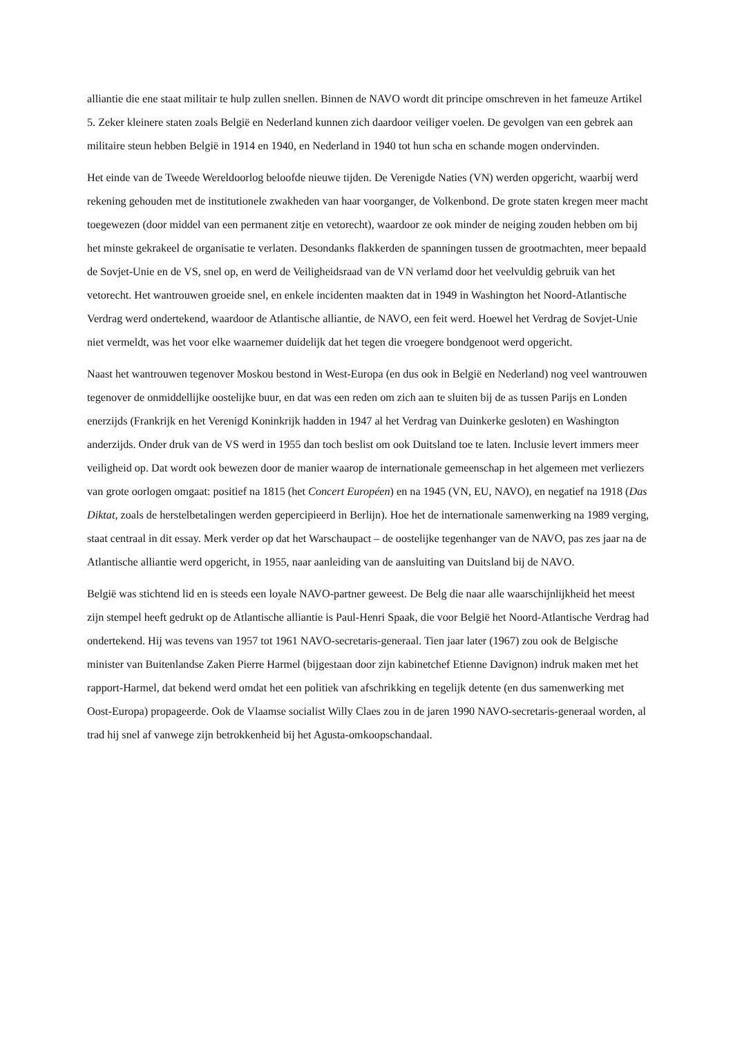alliantie die ene staat militair te hulp zullen snellen. Binnen de NAVO wordt dit principe omschreven in het fameuze Artikel 5. Zeker kleinere staten zoals België en Nederland kunnen zich daardoor veiliger voelen. De gevolgen van een gebrek aan militaire steun hebben België in 1914 en 1940, en Nederland in 1940 tot hun scha en schande mogen ondervinden.
Het einde van de Tweede Wereldoorlog beloofde nieuwe tijden. De Verenigde Naties (VN) werden opgericht, waarbij werd rekening gehouden met de institutionele zwakheden van haar voorganger, de Volkenbond. De grote staten kregen meer macht toegewezen (door middel van een permanent zitje en vetorecht), waardoor ze ook minder de neiging zouden hebben om bij het minste gekrakeel de organisatie te verlaten. Desondanks flakkerden de spanningen tussen de grootmachten, meer bepaald de Sovjet-Unie en de VS, snel op, en werd de Veiligheidsraad van de VN verlamd door het veelvuldig gebruik van het vetorecht. Het wantrouwen groeide snel, en enkele incidenten maakten dat in 1949 in Washington het Noord-Atlantische Verdrag werd ondertekend, waardoor de Atlantische alliantie, de NAVO, een feit werd. Hoewel het Verdrag de Sovjet-Unie niet vermeldt, was het voor elke waarnemer duidelijk dat het tegen die vroegere bondgenoot werd opgericht.
Naast het wantrouwen tegenover Moskou bestond in West-Europa (en dus ook in België en Nederland) nog veel wantrouwen tegenover de onmiddellijke oostelijke buur, en dat was een reden om zich aan te sluiten bij de as tussen Parijs en Londen enerzijds (Frankrijk en het Verenigd Koninkrijk hadden in 1947 al het Verdrag van Duinkerke gesloten) en Washington anderzijds. Onder druk van de VS werd in 1955 dan toch beslist om ook Duitsland toe te laten. Inclusie levert immers meer veiligheid op. Dat wordt ook bewezen door de manier waarop de internationale gemeenschap in het algemeen met verliezers van grote oorlogen omgaat: positief na 1815 (het Concert Européen) en na 1945 (VN, EU, NAVO), en negatief na 1918 (Das Diktat, zoals de herstelbetalingen werden gepercipieerd in Berlijn). Hoe het de internationale samenwerking na 1989 verging, staat centraal in dit essay. Merk verder op dat het Warschaupact – de oostelijke tegenhanger van de NAVO, pas zes jaar na de Atlantische alliantie werd opgericht, in 1955, naar aanleiding van de aansluiting van Duitsland bij de NAVO.
België was stichtend lid en is steeds een loyale NAVO-partner geweest. De Belg die naar alle waarschijnlijkheid het meest zijn stempel heeft gedrukt op de Atlantische alliantie is Paul-Henri Spaak, die voor België het Noord-Atlantische Verdrag had ondertekend. Hij was tevens van 1957 tot 1961 NAVO-secretaris-generaal. Tien jaar later (1967) zou ook de Belgische minister van Buitenlandse Zaken Pierre Harmel (bijgestaan door zijn kabinetchef Etienne Davignon) indruk maken met het rapport-Harmel, dat bekend werd omdat het een politiek van afschrikking en tegelijk detente (en dus samenwerking met Oost-Europa) propageerde. Ook de Vlaamse socialist Willy Claes zou in de jaren 1990 NAVO-secretaris-generaal worden, al trad hij snel af vanwege zijn betrokkenheid bij het Agusta-omkoopschandaal.